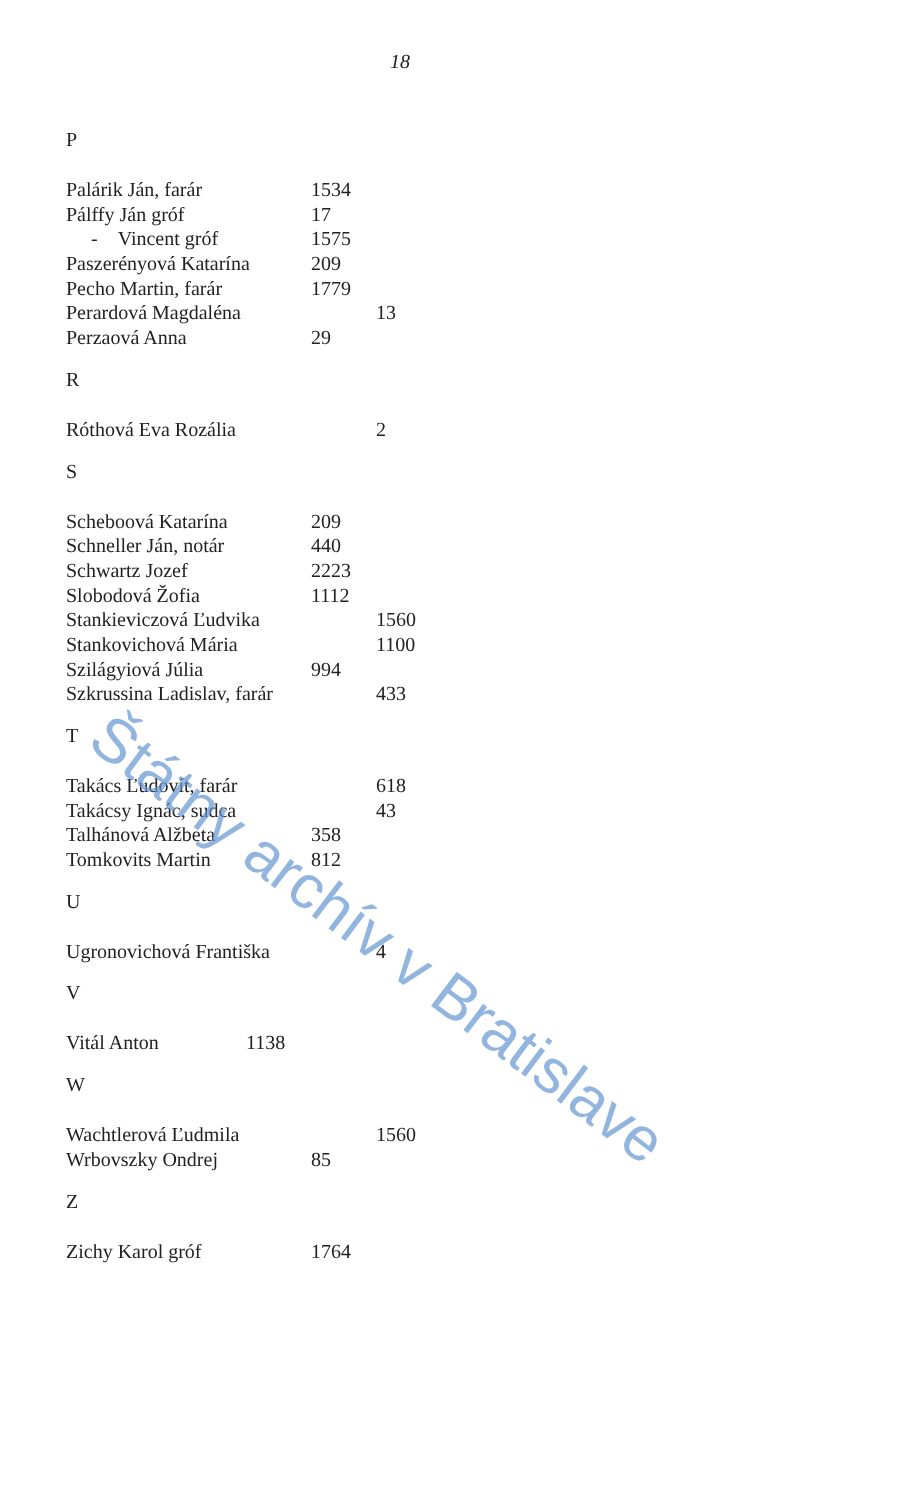18
P
Palárik Ján, farár 1534
Pálffy Ján gróf 17
- Vincent gróf 1575
Paszerényová Katarína 209
Pecho Martin, farár 1779
Perardová Magdaléna 13
Perzaová Anna 29
R
Róthová Eva Rozália 2
S
Scheboová Katarína 209
Schneller Ján, notár 440
Schwartz Jozef 2223
Slobodová Žofia 1112
Stankieviczová Ľudvika 1560
Stankovichová Mária 1100
Szilágyiová Júlia 994
Szkrussina Ladislav, farár 433
T
Takács Ľudovít, farár 618
Takácsy Ignác, sudca 43
Talhánová Alžbeta 358
Tomkovits Martin 812
U
Ugronovichová Františka 4
V
Vitál Anton 1138
W
Wachtlerová Ľudmila 1560
Wrbovszky Ondrej 85
Z
Zichy Karol gróf 1764
Štátny archív v Bratislave